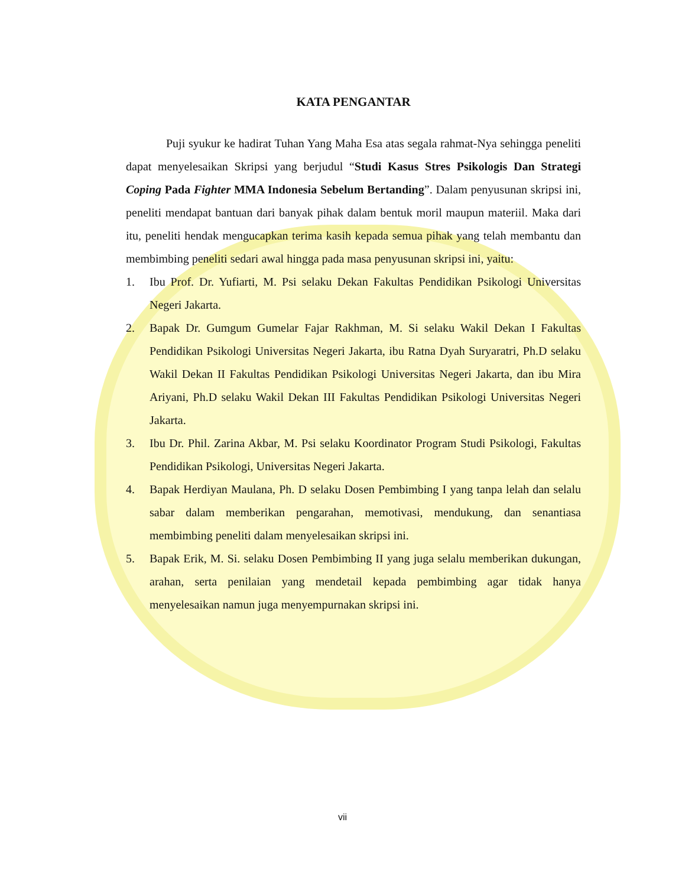KATA PENGANTAR
Puji syukur ke hadirat Tuhan Yang Maha Esa atas segala rahmat-Nya sehingga peneliti dapat menyelesaikan Skripsi yang berjudul “Studi Kasus Stres Psikologis Dan Strategi Coping Pada Fighter MMA Indonesia Sebelum Bertanding”. Dalam penyusunan skripsi ini, peneliti mendapat bantuan dari banyak pihak dalam bentuk moril maupun materiil. Maka dari itu, peneliti hendak mengucapkan terima kasih kepada semua pihak yang telah membantu dan membimbing peneliti sedari awal hingga pada masa penyusunan skripsi ini, yaitu:
1. Ibu Prof. Dr. Yufiarti, M. Psi selaku Dekan Fakultas Pendidikan Psikologi Universitas Negeri Jakarta.
2. Bapak Dr. Gumgum Gumelar Fajar Rakhman, M. Si selaku Wakil Dekan I Fakultas Pendidikan Psikologi Universitas Negeri Jakarta, ibu Ratna Dyah Suryaratri, Ph.D selaku Wakil Dekan II Fakultas Pendidikan Psikologi Universitas Negeri Jakarta, dan ibu Mira Ariyani, Ph.D selaku Wakil Dekan III Fakultas Pendidikan Psikologi Universitas Negeri Jakarta.
3. Ibu Dr. Phil. Zarina Akbar, M. Psi selaku Koordinator Program Studi Psikologi, Fakultas Pendidikan Psikologi, Universitas Negeri Jakarta.
4. Bapak Herdiyan Maulana, Ph. D selaku Dosen Pembimbing I yang tanpa lelah dan selalu sabar dalam memberikan pengarahan, memotivasi, mendukung, dan senantiasa membimbing peneliti dalam menyelesaikan skripsi ini.
5. Bapak Erik, M. Si. selaku Dosen Pembimbing II yang juga selalu memberikan dukungan, arahan, serta penilaian yang mendetail kepada pembimbing agar tidak hanya menyelesaikan namun juga menyempurnakan skripsi ini.
vii